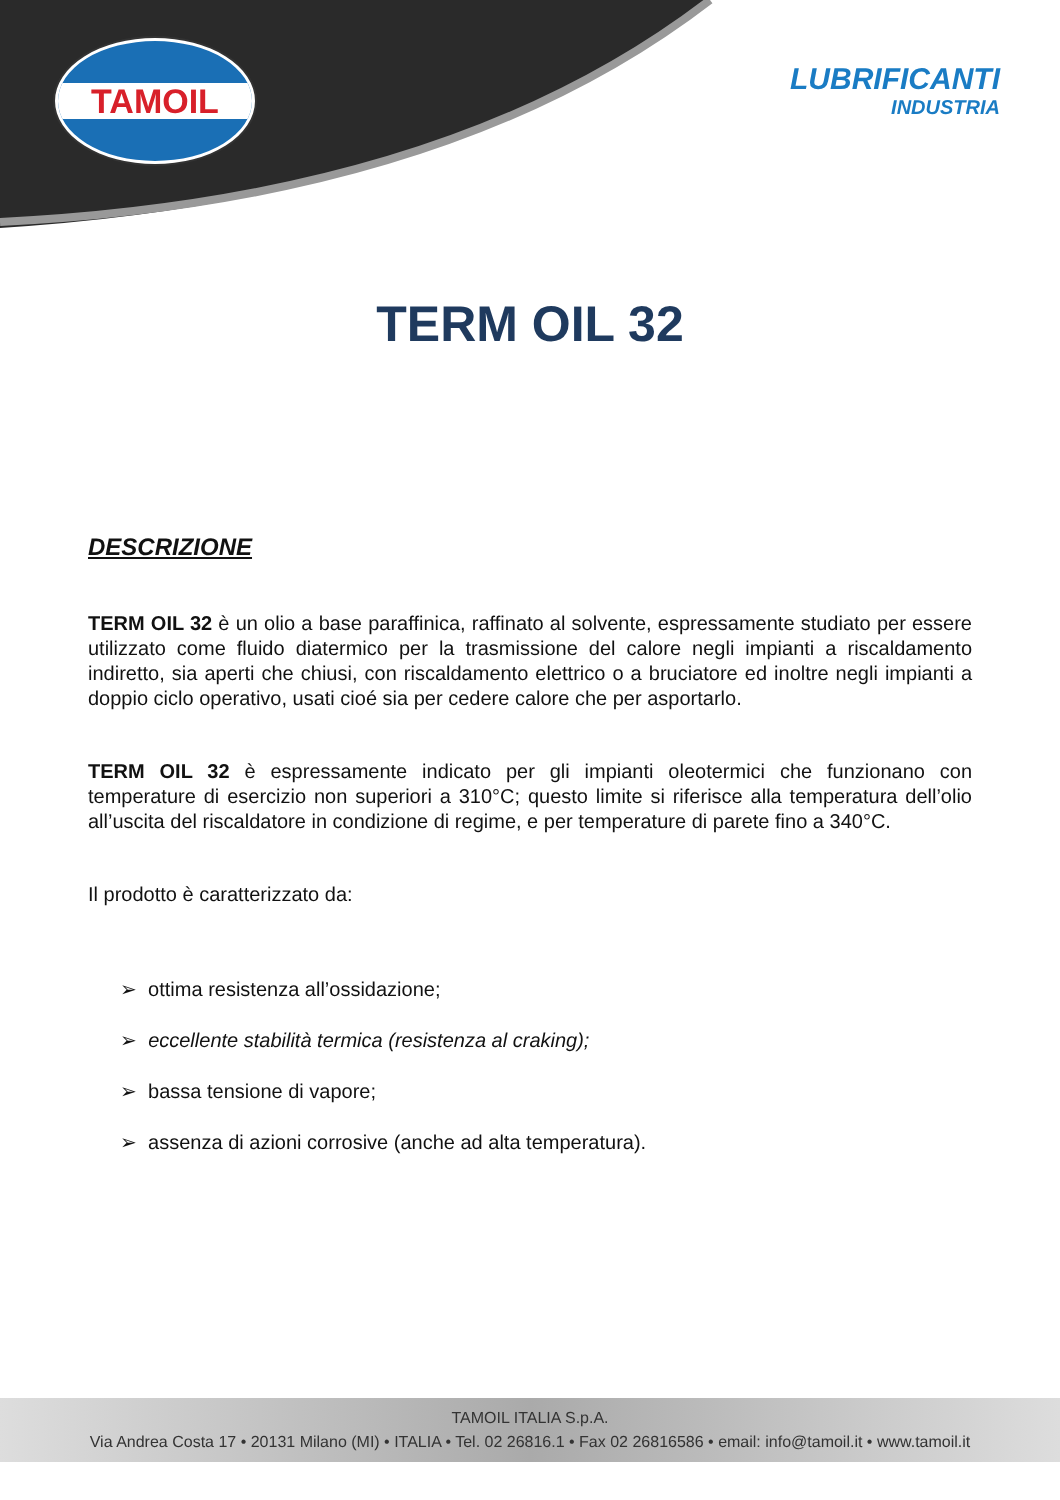TAMOIL
LUBRIFICANTI
INDUSTRIA
TERM OIL 32
DESCRIZIONE
TERM OIL 32 è un olio a base paraffinica, raffinato al solvente, espressamente studiato per essere utilizzato come fluido diatermico per la trasmissione del calore negli impianti a riscaldamento indiretto, sia aperti che chiusi, con riscaldamento elettrico o a bruciatore ed inoltre negli impianti a doppio ciclo operativo, usati cioé sia per cedere calore che per asportarlo.
TERM OIL 32 è espressamente indicato per gli impianti oleotermici che funzionano con temperature di esercizio non superiori a 310°C; questo limite si riferisce alla temperatura dell’olio all’uscita del riscaldatore in condizione di regime, e per temperature di parete fino a 340°C.
Il prodotto è caratterizzato da:
➢ ottima resistenza all’ossidazione;
➢ eccellente stabilità termica (resistenza al craking);
➢ bassa tensione di vapore;
➢ assenza di azioni corrosive (anche ad alta temperatura).
TAMOIL ITALIA S.p.A.
Via Andrea Costa 17 • 20131 Milano (MI) • ITALIA • Tel. 02 26816.1 • Fax 02 26816586 • email: info@tamoil.it • www.tamoil.it